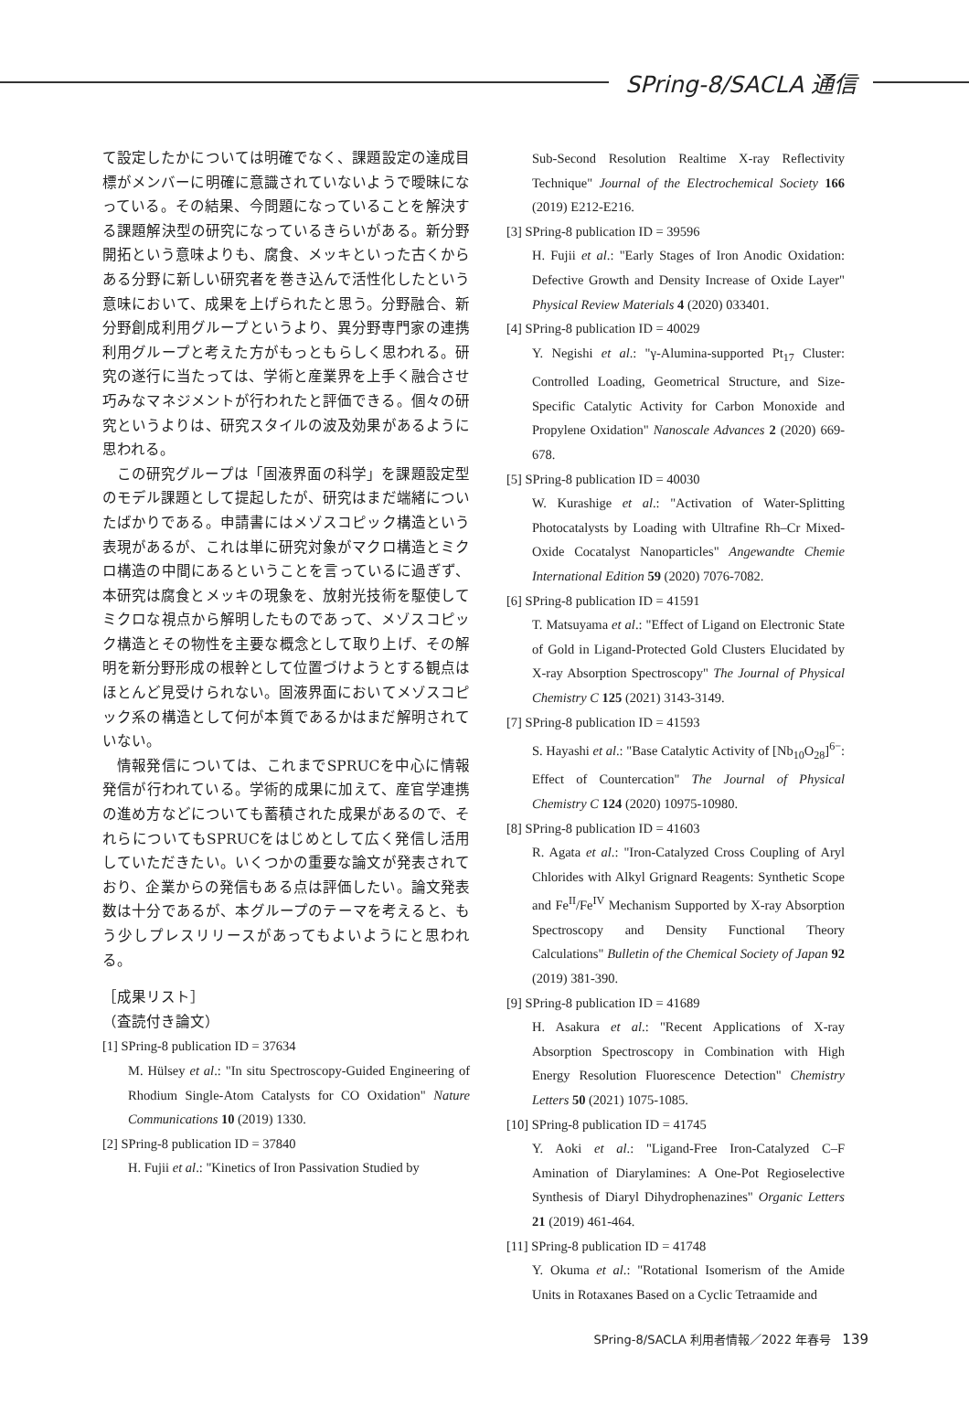SPring-8/SACLA 通信
て設定したかについては明確でなく、課題設定の達成目標がメンバーに明確に意識されていないようで曖昧になっている。その結果、今問題になっていることを解決する課題解決型の研究になっているきらいがある。新分野開拓という意味よりも、腐食、メッキといった古くからある分野に新しい研究者を巻き込んで活性化したという意味において、成果を上げられたと思う。分野融合、新分野創成利用グループというより、異分野専門家の連携利用グループと考えた方がもっともらしく思われる。研究の遂行に当たっては、学術と産業界を上手く融合させ巧みなマネジメントが行われたと評価できる。個々の研究というよりは、研究スタイルの波及効果があるように思われる。
この研究グループは「固液界面の科学」を課題設定型のモデル課題として提起したが、研究はまだ端緒についたばかりである。申請書にはメゾスコピック構造という表現があるが、これは単に研究対象がマクロ構造とミクロ構造の中間にあるということを言っているに過ぎず、本研究は腐食とメッキの現象を、放射光技術を駆使してミクロな視点から解明したものであって、メゾスコピック構造とその物性を主要な概念として取り上げ、その解明を新分野形成の根幹として位置づけようとする観点はほとんど見受けられない。固液界面においてメゾスコピック系の構造として何が本質であるかはまだ解明されていない。
情報発信については、これまでSPRUCを中心に情報発信が行われている。学術的成果に加えて、産官学連携の進め方などについても蓄積された成果があるので、それらについてもSPRUCをはじめとして広く発信し活用していただきたい。いくつかの重要な論文が発表されており、企業からの発信もある点は評価したい。論文発表数は十分であるが、本グループのテーマを考えると、もう少しプレスリリースがあってもよいようにと思われる。
［成果リスト］
（査読付き論文）
[1] SPring-8 publication ID = 37634
M. Hülsey et al.: "In situ Spectroscopy-Guided Engineering of Rhodium Single-Atom Catalysts for CO Oxidation" Nature Communications 10 (2019) 1330.
[2] SPring-8 publication ID = 37840
H. Fujii et al.: "Kinetics of Iron Passivation Studied by
Sub-Second Resolution Realtime X-ray Reflectivity Technique" Journal of the Electrochemical Society 166 (2019) E212-E216.
[3] SPring-8 publication ID = 39596
H. Fujii et al.: "Early Stages of Iron Anodic Oxidation: Defective Growth and Density Increase of Oxide Layer" Physical Review Materials 4 (2020) 033401.
[4] SPring-8 publication ID = 40029
Y. Negishi et al.: "γ-Alumina-supported Pt<sub>17</sub> Cluster: Controlled Loading, Geometrical Structure, and Size-Specific Catalytic Activity for Carbon Monoxide and Propylene Oxidation" Nanoscale Advances 2 (2020) 669-678.
[5] SPring-8 publication ID = 40030
W. Kurashige et al.: "Activation of Water-Splitting Photocatalysts by Loading with Ultrafine Rh–Cr Mixed-Oxide Cocatalyst Nanoparticles" Angewandte Chemie International Edition 59 (2020) 7076-7082.
[6] SPring-8 publication ID = 41591
T. Matsuyama et al.: "Effect of Ligand on Electronic State of Gold in Ligand-Protected Gold Clusters Elucidated by X-ray Absorption Spectroscopy" The Journal of Physical Chemistry C 125 (2021) 3143-3149.
[7] SPring-8 publication ID = 41593
S. Hayashi et al.: "Base Catalytic Activity of [Nb<sub>10</sub>O<sub>28</sub>]<sup>6−</sup>: Effect of Countercation" The Journal of Physical Chemistry C 124 (2020) 10975-10980.
[8] SPring-8 publication ID = 41603
R. Agata et al.: "Iron-Catalyzed Cross Coupling of Aryl Chlorides with Alkyl Grignard Reagents: Synthetic Scope and Fe<sup>II</sup>/Fe<sup>IV</sup> Mechanism Supported by X-ray Absorption Spectroscopy and Density Functional Theory Calculations" Bulletin of the Chemical Society of Japan 92 (2019) 381-390.
[9] SPring-8 publication ID = 41689
H. Asakura et al.: "Recent Applications of X-ray Absorption Spectroscopy in Combination with High Energy Resolution Fluorescence Detection" Chemistry Letters 50 (2021) 1075-1085.
[10] SPring-8 publication ID = 41745
Y. Aoki et al.: "Ligand-Free Iron-Catalyzed C–F Amination of Diarylamines: A One-Pot Regioselective Synthesis of Diaryl Dihydrophenazines" Organic Letters 21 (2019) 461-464.
[11] SPring-8 publication ID = 41748
Y. Okuma et al.: "Rotational Isomerism of the Amide Units in Rotaxanes Based on a Cyclic Tetraamide and
SPring-8/SACLA 利用者情報／2022 年春号 139